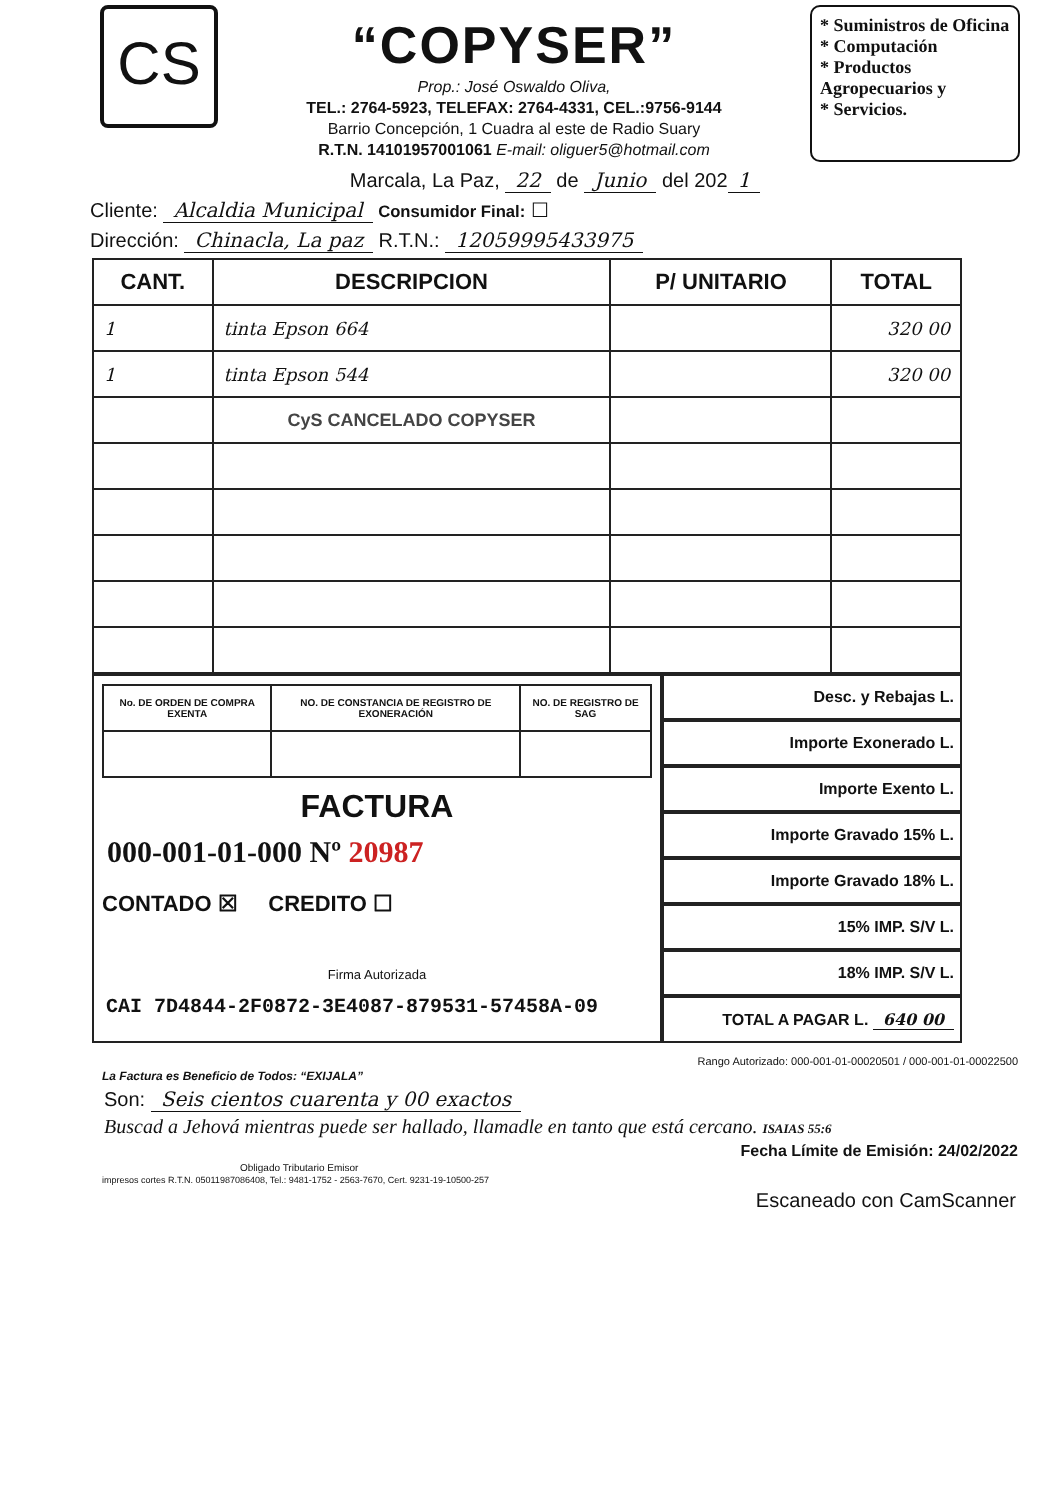CS
“COPYSER”
Prop.: José Oswaldo Oliva,
TEL.: 2764-5923, TELEFAX: 2764-4331, CEL.:9756-9144
Barrio Concepción, 1 Cuadra al este de Radio Suary
R.T.N. 14101957001061 E-mail: oliguer5@hotmail.com
* Suministros de Oficina
* Computación
* Productos Agropecuarios y
* Servicios.
Marcala, La Paz, 22 de Junio del 202 1
Cliente: Alcaldia Municipal Consumidor Final: ☐
Dirección: Chinacla, La paz R.T.N.: 12059995433975
| CANT. | DESCRIPCION | P/ UNITARIO | TOTAL |
| --- | --- | --- | --- |
| 1 | tinta Epson 664 | | 320 00 |
| 1 | tinta Epson 544 | | 320 00 |
| | CyS CANCELADO COPYSER | | |
| No. DE ORDEN DE COMPRA EXENTA | NO. DE CONSTANCIA DE REGISTRO DE EXONERACIÓN | NO. DE REGISTRO DE SAG |
| --- | --- | --- |
FACTURA
000-001-01-000 Nº 20987
CONTADO ☒ CREDITO ☐
Firma Autorizada
CAI 7D4844-2F0872-3E4087-879531-57458A-09
Desc. y Rebajas L.
Importe Exonerado L.
Importe Exento L.
Importe Gravado 15% L.
Importe Gravado 18% L.
15% IMP. S/V L.
18% IMP. S/V L.
TOTAL A PAGAR L. 640 00
Rango Autorizado: 000-001-01-00020501 / 000-001-01-00022500
La Factura es Beneficio de Todos: “EXIJALA”
Son: Seis cientos cuarenta y 00 exactos
Buscad a Jehová mientras puede ser hallado, llamadle en tanto que está cercano. ISAIAS 55:6
Fecha Límite de Emisión: 24/02/2022
Obligado Tributario Emisor
impresos cortes R.T.N. 05011987086408, Tel.: 9481-1752 - 2563-7670, Cert. 9231-19-10500-257
Escaneado con CamScanner